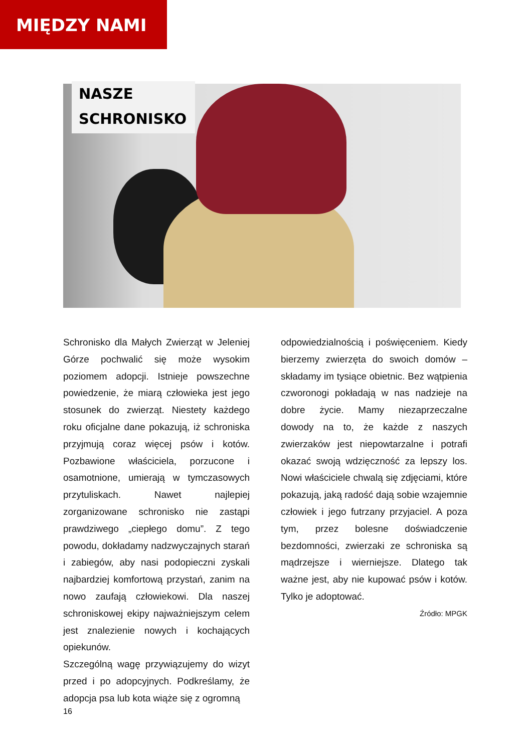MIĘDZY NAMI
NASZE
SCHRONISKO
Schronisko dla Małych Zwierząt w Jeleniej Górze pochwalić się może wysokim poziomem adopcji. Istnieje powszechne powiedzenie, że miarą człowieka jest jego stosunek do zwierząt. Niestety każdego roku oficjalne dane pokazują, iż schroniska przyjmują coraz więcej psów i kotów. Pozbawione właściciela, porzucone i osamotnione, umierają w tymczasowych przytuliskach. Nawet najlepiej zorganizowane schronisko nie zastąpi prawdziwego „ciepłego domu”. Z tego powodu, dokładamy nadzwyczajnych starań i zabiegów, aby nasi podopieczni zyskali najbardziej komfortową przystań, zanim na nowo zaufają człowiekowi. Dla naszej schroniskowej ekipy najważniejszym celem jest znalezienie nowych i kochających opiekunów.
Szczególną wagę przywiązujemy do wizyt przed i po adopcyjnych. Podkreślamy, że adopcja psa lub kota wiąże się z ogromną
odpowiedzialnością i poświęceniem. Kiedy bierzemy zwierzęta do swoich domów – składamy im tysiące obietnic. Bez wątpienia czworonogi pokładają w nas nadzieje na dobre życie. Mamy niezaprzeczalne dowody na to, że każde z naszych zwierzaków jest niepowtarzalne i potrafi okazać swoją wdzięczność za lepszy los. Nowi właściciele chwalą się zdjęciami, które pokazują, jaką radość dają sobie wzajemnie człowiek i jego futrzany przyjaciel. A poza tym, przez bolesne doświadczenie bezdomności, zwierzaki ze schroniska są mądrzejsze i wierniejsze. Dlatego tak ważne jest, aby nie kupować psów i kotów. Tylko je adoptować.
Źródło: MPGK
16